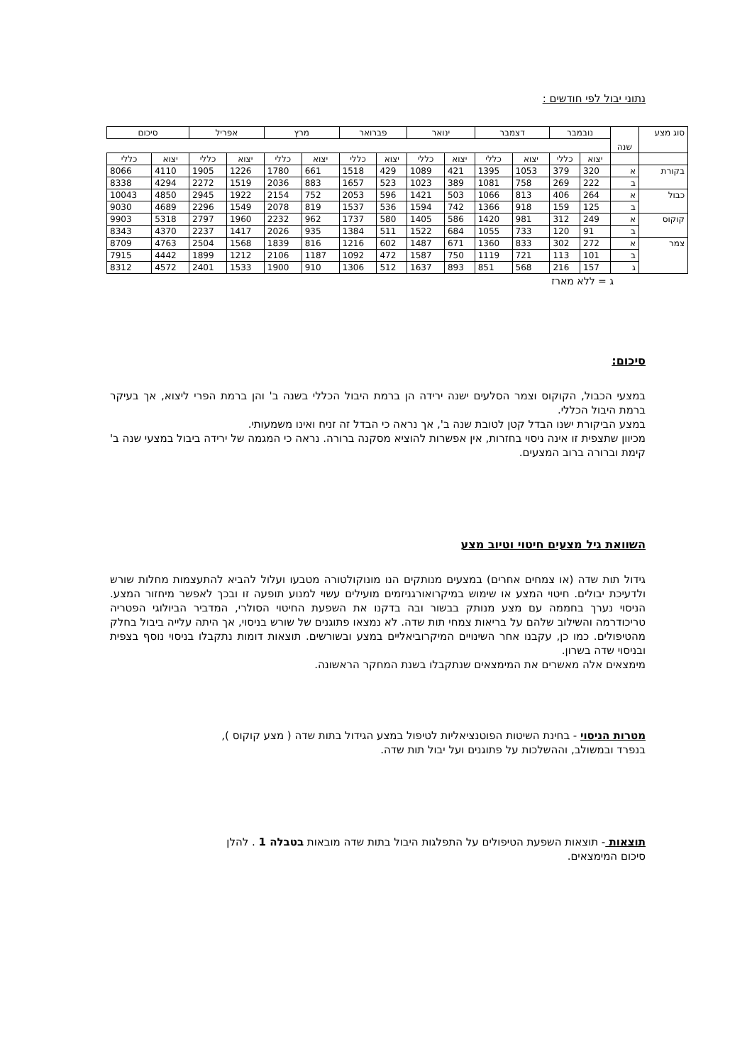נתוני יבול לפי חודשים :
| סוג מצע | שנה | נובמבר | | דצמבר | | ינואר | | פברואר | | מרץ | | אפריל | | סיכום | |
| | | יצוא | כללי | יצוא | כללי | יצוא | כללי | יצוא | כללי | יצוא | כללי | יצוא | כללי | יצוא | כללי |
| בקורת | א | 320 | 379 | 1053 | 1395 | 421 | 1089 | 429 | 1518 | 661 | 1780 | 1226 | 1905 | 4110 | 8066 |
| | ב | 222 | 269 | 758 | 1081 | 389 | 1023 | 523 | 1657 | 883 | 2036 | 1519 | 2272 | 4294 | 8338 |
| כבול | א | 264 | 406 | 813 | 1066 | 503 | 1421 | 596 | 2053 | 752 | 2154 | 1922 | 2945 | 4850 | 10043 |
| | ב | 125 | 159 | 918 | 1366 | 742 | 1594 | 536 | 1537 | 819 | 2078 | 1549 | 2296 | 4689 | 9030 |
| קוקוס | א | 249 | 312 | 981 | 1420 | 586 | 1405 | 580 | 1737 | 962 | 2232 | 1960 | 2797 | 5318 | 9903 |
| | ב | 91 | 120 | 733 | 1055 | 684 | 1522 | 511 | 1384 | 935 | 2026 | 1417 | 2237 | 4370 | 8343 |
| צמר | א | 272 | 302 | 833 | 1360 | 671 | 1487 | 602 | 1216 | 816 | 1839 | 1568 | 2504 | 4763 | 8709 |
| | ב | 101 | 113 | 721 | 1119 | 750 | 1587 | 472 | 1092 | 1187 | 2106 | 1212 | 1899 | 4442 | 7915 |
| | ג | 157 | 216 | 568 | 851 | 893 | 1637 | 512 | 1306 | 910 | 1900 | 1533 | 2401 | 4572 | 8312 |
ג = ללא מארז
סיכום:
במצעי הכבול, הקוקוס וצמר הסלעים ישנה ירידה הן ברמת היבול הכללי בשנה ב' והן ברמת הפרי ליצוא, אך בעיקר ברמת היבול הכללי.
במצע הביקורת ישנו הבדל קטן לטובת שנה ב', אך נראה כי הבדל זה זניח ואינו משמעותי.
מכיוון שתצפית זו אינה ניסוי בחזרות, אין אפשרות להוציא מסקנה ברורה. נראה כי המגמה של ירידה ביבול במצעי שנה ב' קימת וברורה ברוב המצעים.
השוואת גיל מצעים חיטוי וטיוב מצע
גידול תות שדה (או צמחים אחרים) במצעים מנותקים הנו מונוקולטורה מטבעו ועלול להביא להתעצמות מחלות שורש ולדעיכת יבולים. חיטוי המצע או שימוש במיקרואורגניזמים מועילים עשוי למנוע תופעה זו ובכך לאפשר מיחזור המצע. הניסוי נערך בחממה עם מצע מנותק בבשור ובה בדקנו את השפעת החיטוי הסולרי, המדביר הביולוגי הפטריה טריכודרמה והשילוב שלהם על בריאות צמחי תות שדה. לא נמצאו פתוגנים של שורש בניסוי, אך היתה עלייה ביבול בחלק מהטיפולים. כמו כן, עקבנו אחר השינויים המיקרוביאליים במצע ובשורשים. תוצאות דומות נתקבלו בניסוי נוסף בצפית ובניסוי שדה בשרון.
מימצאים אלה מאשרים את המימצאים שנתקבלו בשנת המחקר הראשונה.
מטרות הניסוי - בחינת השיטות הפוטנציאליות לטיפול במצע הגידול בתות שדה ( מצע קוקוס ),
בנפרד ובמשולב, וההשלכות על פתוגנים ועל יבול תות שדה.
תוצאות - תוצאות השפעת הטיפולים על התפלגות היבול בתות שדה מובאות בטבלה 1 . להלן
סיכום המימצאים.